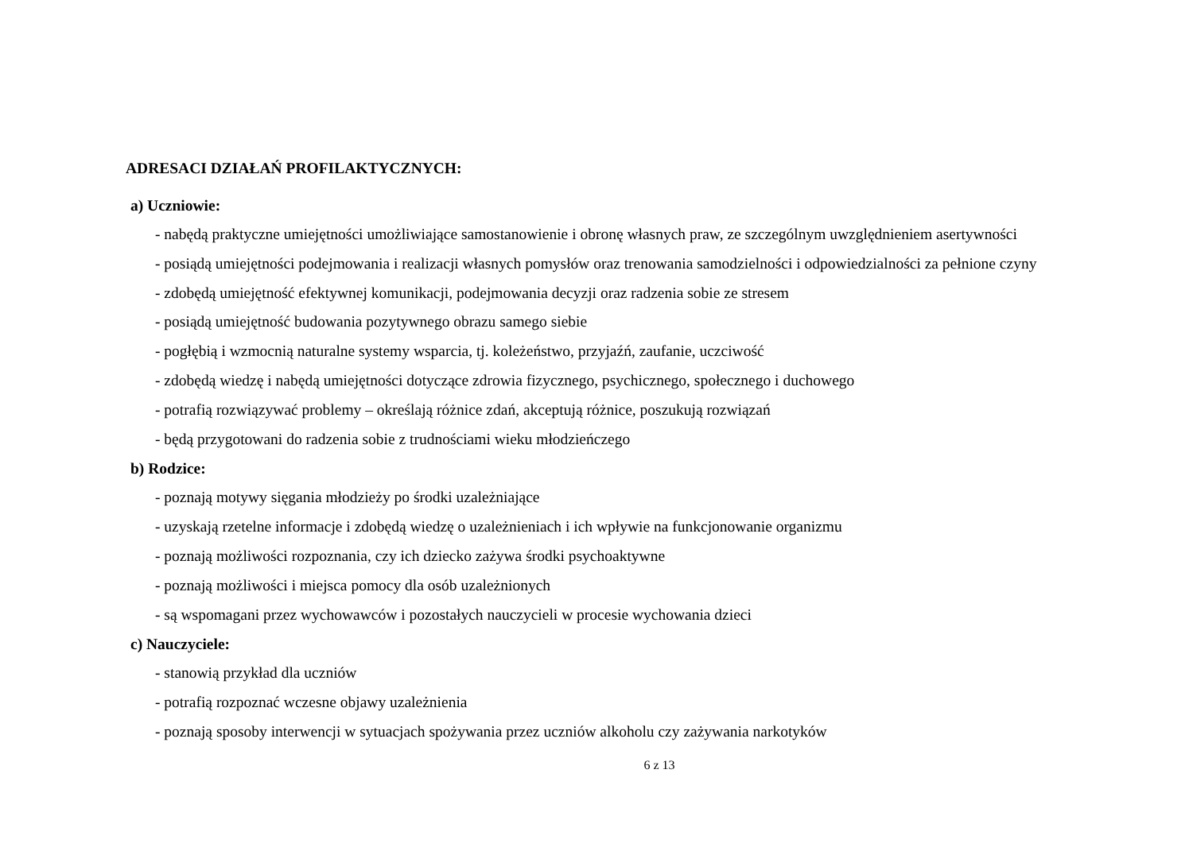ADRESACI DZIAŁAŃ PROFILAKTYCZNYCH:
a) Uczniowie:
- nabędą praktyczne umiejętności umożliwiające samostanowienie i obronę własnych praw, ze szczególnym uwzględnieniem asertywności
- posiądą umiejętności podejmowania i realizacji własnych pomysłów oraz trenowania samodzielności i odpowiedzialności za pełnione czyny
- zdobędą umiejętność efektywnej komunikacji, podejmowania decyzji oraz radzenia sobie ze stresem
- posiądą umiejętność budowania pozytywnego obrazu samego siebie
- pogłębią i wzmocnią naturalne systemy wsparcia, tj. koleżeństwo, przyjaźń, zaufanie, uczciwość
- zdobędą wiedzę i nabędą umiejętności dotyczące zdrowia fizycznego, psychicznego, społecznego i duchowego
- potrafią rozwiązywać problemy – określają różnice zdań, akceptują różnice, poszukują rozwiązań
- będą przygotowani do radzenia sobie z trudnościami wieku młodzieńczego
b) Rodzice:
- poznają motywy sięgania młodzieży po środki uzależniające
- uzyskają rzetelne informacje i zdobędą wiedzę o uzależnieniach i ich wpływie na funkcjonowanie organizmu
- poznają możliwości rozpoznania, czy ich dziecko zażywa środki psychoaktywne
- poznają możliwości i miejsca pomocy dla osób uzależnionych
- są wspomagani przez wychowawców i pozostałych nauczycieli w procesie wychowania dzieci
c) Nauczyciele:
- stanowią przykład dla uczniów
- potrafią rozpoznać wczesne objawy uzależnienia
- poznają sposoby interwencji w sytuacjach spożywania przez uczniów alkoholu czy zażywania narkotyków
6 z 13